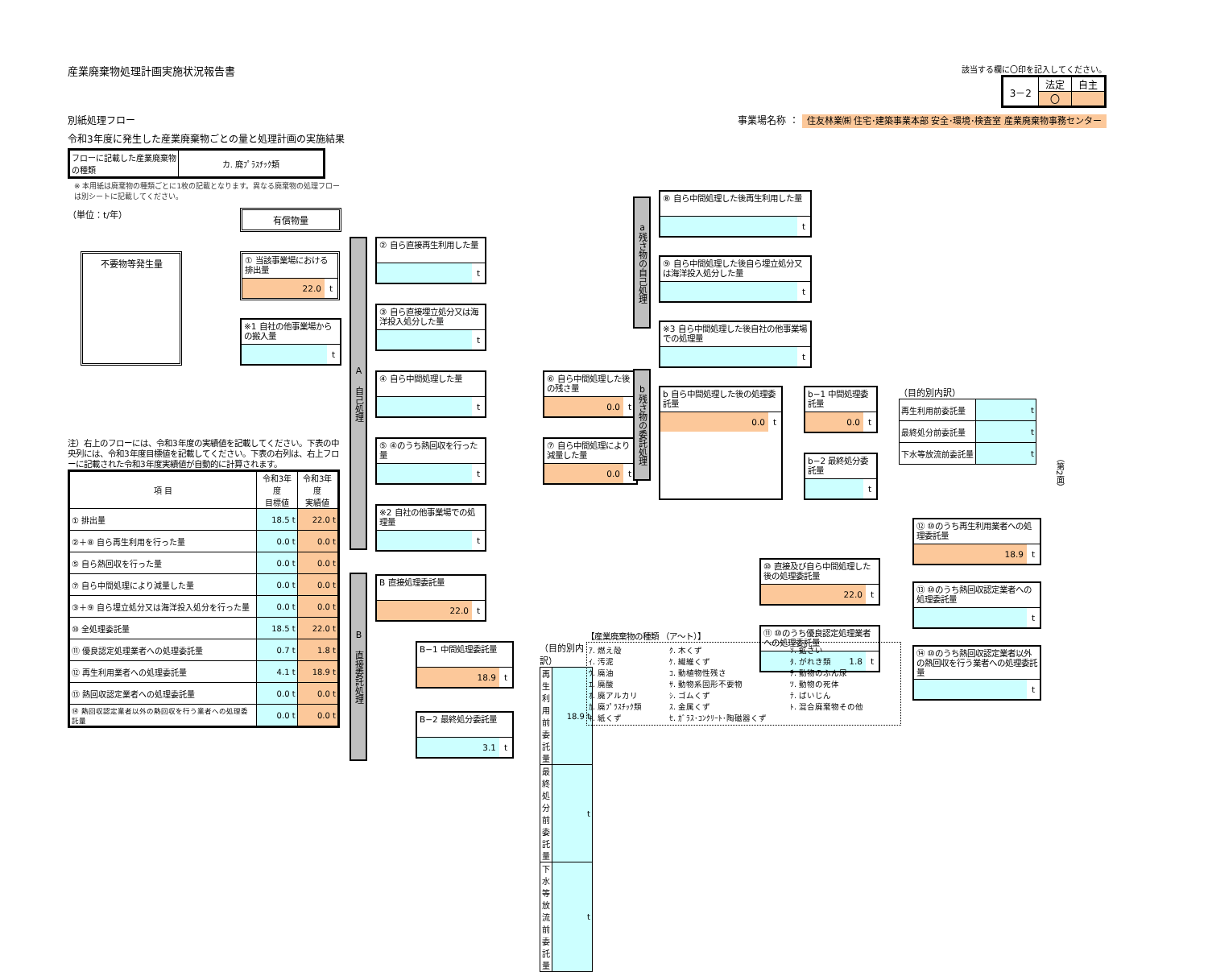産業廃棄物処理計画実施状況報告書
該当する欄に〇印を記入してください。
| 3－2 | 法定 | 自主 |
| | 〇 | |
別紙処理フロー 事業場名称 ： 住友林業㈱ 住宅･建築事業本部 安全･環境･検査室 産業廃棄物事務センター
令和3年度に発生した産業廃棄物ごとの量と処理計画の実施結果
| フローに記載した産業廃棄物の種類 | カ. 廃ﾌﾟﾗｽﾁｯｸ類 |
※ 本用紙は廃棄物の種類ごとに1枚の記載となります。異なる廃棄物の処理フローは別シートに記載してください。
（単位：t/年）
有償物量
不要物等発生量
① 当該事業場における排出量
22.0 t
※1 自社の他事業場からの搬入量
t
注）右上のフローには、令和3年度の実績値を記載してください。下表の中央列には、令和3年度目標値を記載してください。下表の右列は、右上フローに記載された令和3年度実績値が自動的に計算されます。
| 項 目 | 令和3年度 目標値 | 令和3年度 実績値 |
| --- | --- | --- |
| ① 排出量 | 18.5 t | 22.0 t |
| ②＋⑧ 自ら再生利用を行った量 | 0.0 t | 0.0 t |
| ⑤ 自ら熱回収を行った量 | 0.0 t | 0.0 t |
| ⑦ 自ら中間処理により減量した量 | 0.0 t | 0.0 t |
| ③＋⑨ 自ら埋立処分又は海洋投入処分を行った量 | 0.0 t | 0.0 t |
| ⑩ 全処理委託量 | 18.5 t | 22.0 t |
| ⑪ 優良認定処理業者への処理委託量 | 0.7 t | 1.8 t |
| ⑫ 再生利用業者への処理委託量 | 4.1 t | 18.9 t |
| ⑬ 熱回収認定業者への処理委託量 | 0.0 t | 0.0 t |
| ⑭ 熱回収認定業者以外の熱回収を行う業者への処理委託量 | 0.0 t | 0.0 t |
A 自己処理
B 直接委託処理
② 自ら直接再生利用した量
t
③ 自ら直接埋立処分又は海洋投入処分した量
t
④ 自ら中間処理した量
t
⑤ ④のうち熱回収を行った量
t
⑥ 自ら中間処理した後の残さ量
0.0 t
⑦ 自ら中間処理により減量した量
0.0 t
※2 自社の他事業場での処理量
t
B 直接処理委託量
22.0 t
B−1 中間処理委託量
18.9 t
B−2 最終処分委託量
3.1 t
（目的別内訳）
| 再生利用前委託量 | 18.9 t |
| 最終処分前委託量 | t |
| 下水等放流前委託量 | t |
a残さ物の自己処理
b残さ物の委託処理
⑧ 自ら中間処理した後再生利用した量
t
⑨ 自ら中間処理した後自ら埋立処分又は海洋投入処分した量
t
※3 自ら中間処理した後自社の他事業場での処理量
t
b 自ら中間処理した後の処理委託量
0.0 t
b−1 中間処理委託量
0.0 t
b−2 最終処分委託量
t
（目的別内訳）
| 再生利用前委託量 | t |
| 最終処分前委託量 | t |
| 下水等放流前委託量 | t |
⑩ 直接及び自ら中間処理した後の処理委託量
22.0 t
⑪ ⑩のうち優良認定処理業者への処理委託量
1.8 t
⑫ ⑩のうち再生利用業者への処理委託量
18.9 t
⑬ ⑩のうち熱回収認定業者への処理委託量
t
⑭ ⑩のうち熱回収認定業者以外の熱回収を行う業者への処理委託量
t
【産業廃棄物の種類 （ア～ト）】
ｱ. 燃え殻 ｸ. 木くず ｿ. 鉱さい ｲ. 汚泥 ｹ. 繊維くず ﾀ. がれき類 ｳ. 廃油 ｺ. 動植物性残さ ﾁ. 動物のふん尿 ｴ. 廃酸 ｻ. 動物系固形不要物 ﾂ. 動物の死体 ｵ. 廃アルカリ ｼ. ゴムくず ﾃ. ばいじん ｶ. 廃ﾌﾟﾗｽﾁｯｸ類 ｽ. 金属くず ﾄ. 混合廃棄物その他 ｷ. 紙くず ｾ. ｶﾞﾗｽ･ｺﾝｸﾘｰﾄ･陶磁器くず
（第2面）